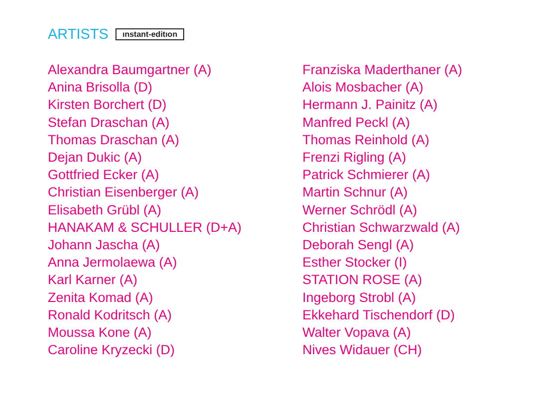ARTISTS ınstant-editıon
Alexandra Baumgartner (A)
Anina Brisolla (D)
Kirsten Borchert (D)
Stefan Draschan (A)
Thomas Draschan (A)
Dejan Dukic (A)
Gottfried Ecker (A)
Christian Eisenberger (A)
Elisabeth Grübl (A)
HANAKAM & SCHULLER (D+A)
Johann Jascha (A)
Anna Jermolaewa (A)
Karl Karner (A)
Zenita Komad (A)
Ronald Kodritsch (A)
Moussa Kone (A)
Caroline Kryzecki (D)
Franziska Maderthaner (A)
Alois Mosbacher (A)
Hermann J. Painitz (A)
Manfred Peckl (A)
Thomas Reinhold (A)
Frenzi Rigling (A)
Patrick Schmierer (A)
Martin Schnur (A)
Werner Schrödl (A)
Christian Schwarzwald (A)
Deborah Sengl (A)
Esther Stocker (I)
STATION ROSE (A)
Ingeborg Strobl (A)
Ekkehard Tischendorf (D)
Walter Vopava (A)
Nives Widauer (CH)